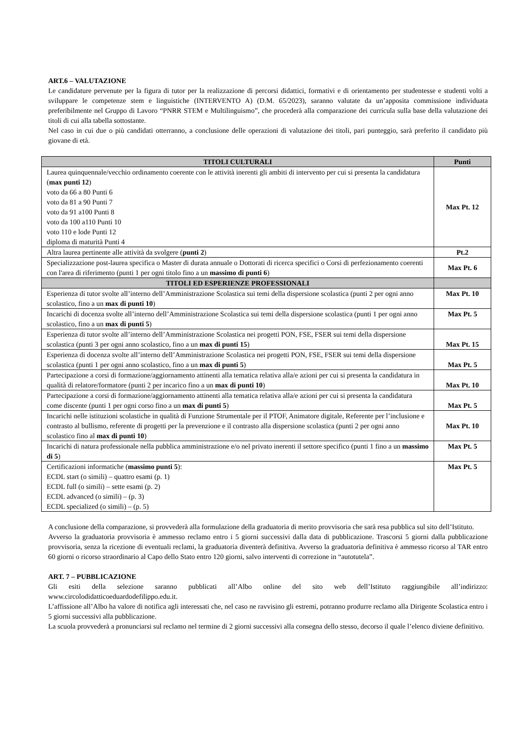ART.6 – VALUTAZIONE
Le candidature pervenute per la figura di tutor per la realizzazione di percorsi didattici, formativi e di orientamento per studentesse e studenti volti a sviluppare le competenze stem e linguistiche (INTERVENTO A) (D.M. 65/2023), saranno valutate da un’apposita commissione individuata preferibilmente nel Gruppo di Lavoro “PNRR STEM e Multilinguismo”, che procederà alla comparazione dei curricula sulla base della valutazione dei titoli di cui alla tabella sottostante.
Nel caso in cui due o più candidati otterranno, a conclusione delle operazioni di valutazione dei titoli, pari punteggio, sarà preferito il candidato più giovane di età.
| TITOLI CULTURALI | Punti |
| --- | --- |
| Laurea quinquennale/vecchio ordinamento coerente con le attività inerenti gli ambiti di intervento per cui si presenta la candidatura ( max punti 12 ) voto da 66 a 80 Punti 6 voto da 81 a 90 Punti 7 voto da 91 a100 Punti 8 voto da 100 a110 Punti 10 voto 110 e lode Punti 12 diploma di maturità Punti 4 | Max Pt. 12 |
| Altra laurea pertinente alle attività da svolgere ( punti 2 ) | Pt.2 |
| Specializzazione post-laurea specifica o Master di durata annuale o Dottorati di ricerca specifici o Corsi di perfezionamento coerenti con l'area di riferimento (punti 1 per ogni titolo fino a un massimo di punti 6 ) | Max Pt. 6 |
| TITOLI ED ESPERIENZE PROFESSIONALI | |
| Esperienza di tutor svolte all’interno dell’Amministrazione Scolastica sui temi della dispersione scolastica (punti 2 per ogni anno scolastico, fino a un max di punti 10 ) | Max Pt. 10 |
| Incarichi di docenza svolte all’interno dell’Amministrazione Scolastica sui temi della dispersione scolastica (punti 1 per ogni anno scolastico, fino a un max di punti 5 ) | Max Pt. 5 |
| Esperienza di tutor svolte all’interno dell’Amministrazione Scolastica nei progetti PON, FSE, FSER sui temi della dispersione scolastica (punti 3 per ogni anno scolastico, fino a un max di punti 15 ) | Max Pt. 15 |
| Esperienza di docenza svolte all’interno dell’Amministrazione Scolastica nei progetti PON, FSE, FSER sui temi della dispersione scolastica (punti 1 per ogni anno scolastico, fino a un max di punti 5 ) | Max Pt. 5 |
| Partecipazione a corsi di formazione/aggiornamento attinenti alla tematica relativa alla/e azioni per cui si presenta la candidatura in qualità di relatore/formatore (punti 2 per incarico fino a un max di punti 10 ) | Max Pt. 10 |
| Partecipazione a corsi di formazione/aggiornamento attinenti alla tematica relativa alla/e azioni per cui si presenta la candidatura come discente (punti 1 per ogni corso fino a un max di punti 5 ) | Max Pt. 5 |
| Incarichi nelle istituzioni scolastiche in qualità di Funzione Strumentale per il PTOF, Animatore digitale, Referente per l’inclusione e contrasto al bullismo, referente di progetti per la prevenzione e il contrasto alla dispersione scolastica (punti 2 per ogni anno scolastico fino al max di punti 10 ) | Max Pt. 10 |
| Incarichi di natura professionale nella pubblica amministrazione e/o nel privato inerenti il settore specifico (punti 1 fino a un massimo di 5 ) | Max Pt. 5 |
| Certificazioni informatiche ( massimo punti 5 ): ECDL start (o simili) – quattro esami (p. 1) ECDL full (o simili) – sette esami (p. 2) ECDL advanced (o simili) – (p. 3) ECDL specialized (o simili) – (p. 5) | Max Pt. 5 |
A conclusione della comparazione, si provvederà alla formulazione della graduatoria di merito provvisoria che sarà resa pubblica sul sito dell’Istituto.
Avverso la graduatoria provvisoria è ammesso reclamo entro i 5 giorni successivi dalla data di pubblicazione. Trascorsi 5 giorni dalla pubblicazione provvisoria, senza la ricezione di eventuali reclami, la graduatoria diventerà definitiva. Avverso la graduatoria definitiva è ammesso ricorso al TAR entro 60 giorni o ricorso straordinario al Capo dello Stato entro 120 giorni, salvo interventi di correzione in “autotutela”.
ART. 7 – PUBBLICAZIONE
Gli esiti della selezione saranno pubblicati all’Albo online del sito web dell’Istituto raggiungibile all’indirizzo: www.circolodidatticoeduardodefilippo.edu.it.
L’affissione all’Albo ha valore di notifica agli interessati che, nel caso ne ravvisino gli estremi, potranno produrre reclamo alla Dirigente Scolastica entro i 5 giorni successivi alla pubblicazione.
La scuola provvederà a pronunciarsi sul reclamo nel termine di 2 giorni successivi alla consegna dello stesso, decorso il quale l’elenco diviene definitivo.